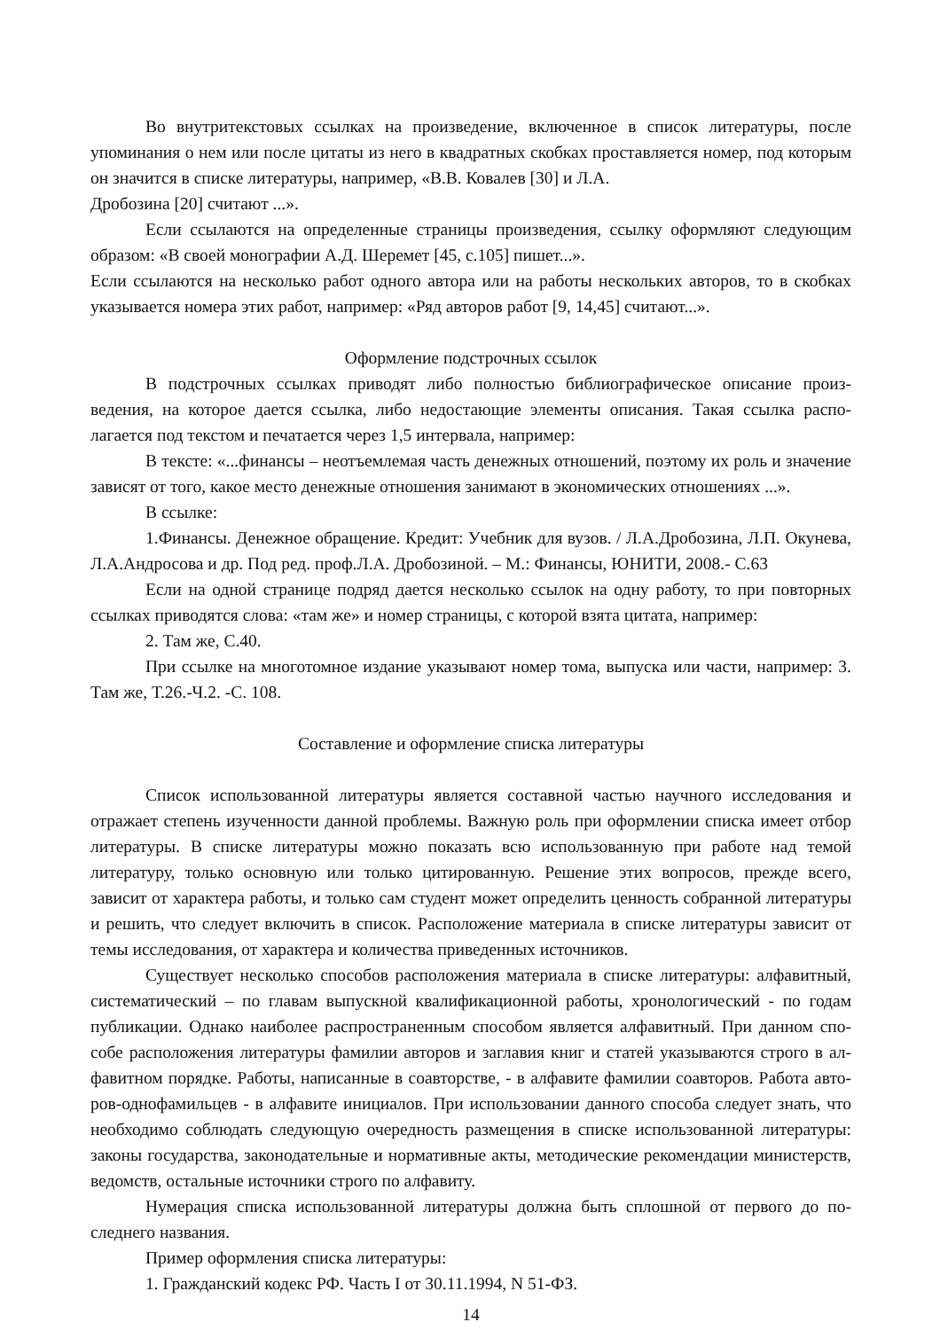Во внутритекстовых ссылках на произведение, включенное в список литературы, после упоминания о нем или после цитаты из него в квадратных скобках проставляется номер, под которым он значится в списке литературы, например, «В.В. Ковалев [30] и Л.А.
Дробозина [20] считают ...».
Если ссылаются на определенные страницы произведения, ссылку оформляют следую­щим образом: «В своей монографии А.Д. Шеремет [45, с.105] пишет...».
Если ссылаются на несколько работ одного автора или на работы нескольких авторов, то в скобках указывается номера этих работ, например: «Ряд авторов работ [9, 14,45] считают...».
Оформление подстрочных ссылок
В подстрочных ссылках приводят либо полностью библиографическое описание произ­ведения, на которое дается ссылка, либо недостающие элементы описания. Такая ссылка распо­лагается под текстом и печатается через 1,5 интервала, например:
В тексте: «...финансы – неотъемлемая часть денежных отношений, поэтому их роль и значение зависят от того, какое место денежные отношения занимают в экономических отно­шениях ...».
В ссылке:
1.Финансы. Денежное обращение. Кредит: Учебник для вузов. / Л.А.Дробозина, Л.П. Окунева, Л.А.Андросова и др. Под ред. проф.Л.А. Дробозиной. – М.: Финансы, ЮНИТИ, 2008.- С.63
Если на одной странице подряд дается несколько ссылок на одну работу, то при повтор­ных ссылках приводятся слова: «там же» и номер страницы, с которой взята цитата, например:
2. Там же, С.40.
При ссылке на многотомное издание указывают номер тома, выпуска или части, напри­мер: 3. Там же, Т.26.-Ч.2. -С. 108.
Составление и оформление списка литературы
Список использованной литературы является составной частью научного исследования и отражает степень изученности данной проблемы. Важную роль при оформлении списка имеет отбор литературы. В списке литературы можно показать всю использованную при работе над темой литературу, только основную или только цитированную. Решение этих вопросов, прежде всего, зависит от характера работы, и только сам студент может определить ценность собран­ной литературы и решить, что следует включить в список. Расположение материала в списке литературы зависит от темы исследования, от характера и количества приведенных источников.
Существует несколько способов расположения материала в списке литературы: алфавитный, систематический – по главам выпускной квалификационной работы, хронологический - по годам публикации. Однако наиболее распространенным способом является алфавитный. При данном спо­собе расположения литературы фамилии авторов и заглавия книг и статей указываются строго в ал­фавитном порядке. Работы, написанные в соавторстве, - в алфавите фамилии соавторов. Работа авто­ров-однофамильцев - в алфавите инициалов. При использовании данного способа следует знать, что необходимо соблюдать следующую очередность размещения в списке использованной литературы: законы государства, законодательные и нормативные акты, методические рекомендации мини­стерств, ведомств, остальные источники строго по алфавиту.
Нумерация списка использованной литературы должна быть сплошной от первого до по­следнего названия.
Пример оформления списка литературы:
1. Гражданский кодекс РФ. Часть I от 30.11.1994, N 51-ФЗ.
14